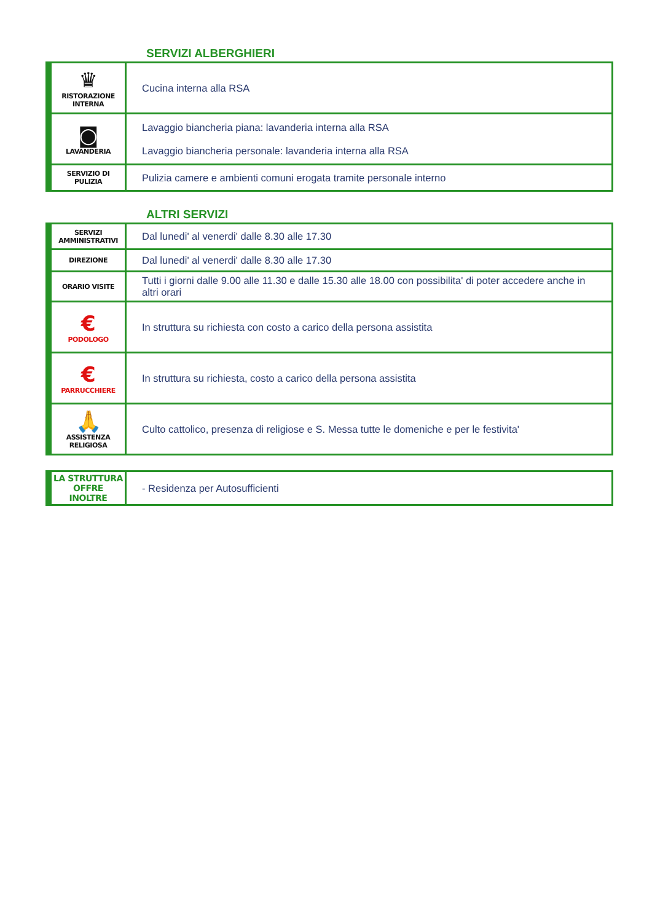SERVIZI ALBERGHIERI
| ♛ RISTORAZIONE INTERNA | Cucina interna alla RSA |
| ◙ LAVANDERIA | Lavaggio biancheria piana: lavanderia interna alla RSA Lavaggio biancheria personale: lavanderia interna alla RSA |
| SERVIZIO DI PULIZIA | Pulizia camere e ambienti comuni erogata tramite personale interno |
ALTRI SERVIZI
| SERVIZI AMMINISTRATIVI | Dal lunedi' al venerdi' dalle 8.30 alle 17.30 |
| DIREZIONE | Dal lunedi' al venerdi' dalle 8.30 alle 17.30 |
| ORARIO VISITE | Tutti i giorni dalle 9.00 alle 11.30 e dalle 15.30 alle 18.00 con possibilita' di poter accedere anche in altri orari |
| € PODOLOGO | In struttura su richiesta con costo a carico della persona assistita |
| € PARRUCCHIERE | In struttura su richiesta, costo a carico della persona assistita |
| 🙏 ASSISTENZA RELIGIOSA | Culto cattolico, presenza di religiose e S. Messa tutte le domeniche e per le festivita' |
| LA STRUTTURA OFFRE INOLTRE | - Residenza per Autosufficienti |